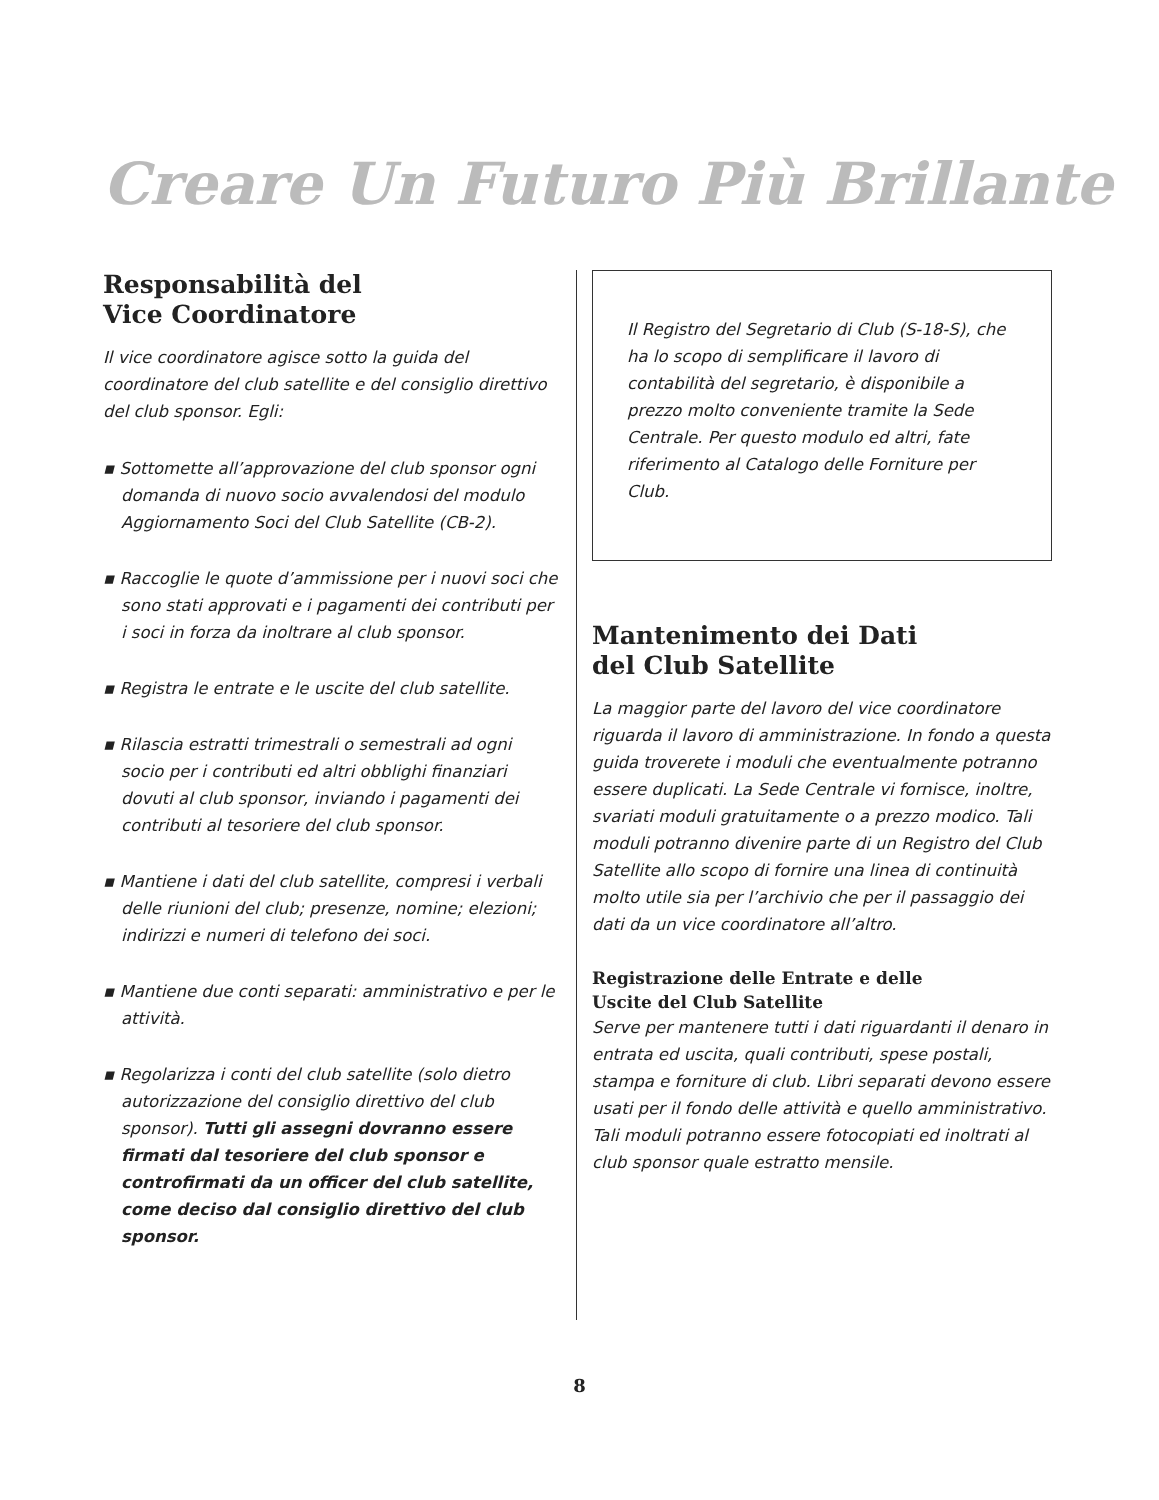Creare Un Futuro Più Brillante
Responsabilità del
Vice Coordinatore
Il vice coordinatore agisce sotto la guida del coordinatore del club satellite e del consiglio direttivo del club sponsor. Egli:
▪ Sottomette all’approvazione del club sponsor ogni domanda di nuovo socio avvalendosi del modulo Aggiornamento Soci del Club Satellite (CB-2).
▪ Raccoglie le quote d’ammissione per i nuovi soci che sono stati approvati e i pagamenti dei contributi per i soci in forza da inoltrare al club sponsor.
▪ Registra le entrate e le uscite del club satellite.
▪ Rilascia estratti trimestrali o semestrali ad ogni socio per i contributi ed altri obblighi finanziari dovuti al club sponsor, inviando i pagamenti dei contributi al tesoriere del club sponsor.
▪ Mantiene i dati del club satellite, compresi i verbali delle riunioni del club; presenze, nomine; elezioni; indirizzi e numeri di telefono dei soci.
▪ Mantiene due conti separati: amministrativo e per le attività.
▪ Regolarizza i conti del club satellite (solo dietro autorizzazione del consiglio direttivo del club sponsor). Tutti gli assegni dovranno essere firmati dal tesoriere del club sponsor e controfirmati da un officer del club satellite, come deciso dal consiglio direttivo del club sponsor.
Il Registro del Segretario di Club (S-18-S), che ha lo scopo di semplificare il lavoro di contabilità del segretario, è disponibile a prezzo molto conveniente tramite la Sede Centrale. Per questo modulo ed altri, fate riferimento al Catalogo delle Forniture per Club.
Mantenimento dei Dati
del Club Satellite
La maggior parte del lavoro del vice coordinatore riguarda il lavoro di amministrazione. In fondo a questa guida troverete i moduli che eventualmente potranno essere duplicati. La Sede Centrale vi fornisce, inoltre, svariati moduli gratuitamente o a prezzo modico. Tali moduli potranno divenire parte di un Registro del Club Satellite allo scopo di fornire una linea di continuità molto utile sia per l’archivio che per il passaggio dei dati da un vice coordinatore all’altro.
Registrazione delle Entrate e delle
Uscite del Club Satellite
Serve per mantenere tutti i dati riguardanti il denaro in entrata ed uscita, quali contributi, spese postali, stampa e forniture di club. Libri separati devono essere usati per il fondo delle attività e quello amministrativo. Tali moduli potranno essere fotocopiati ed inoltrati al club sponsor quale estratto mensile.
8